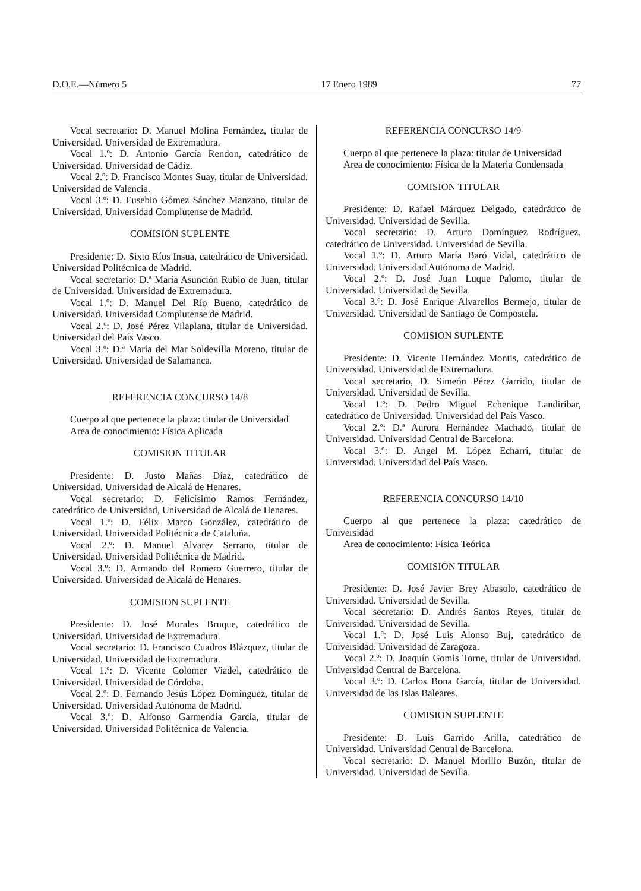D.O.E.—Número 5 17 Enero 1989 77
Vocal secretario: D. Manuel Molina Fernández, titular de Universidad. Universidad de Extremadura.
Vocal 1.º: D. Antonio García Rendon, catedrático de Universidad. Universidad de Cádiz.
Vocal 2.º: D. Francisco Montes Suay, titular de Universidad. Universidad de Valencia.
Vocal 3.º: D. Eusebio Gómez Sánchez Manzano, titular de Universidad. Universidad Complutense de Madrid.
COMISION SUPLENTE
Presidente: D. Sixto Ríos Insua, catedrático de Universidad. Universidad Politécnica de Madrid.
Vocal secretario: D.ª María Asunción Rubio de Juan, titular de Universidad. Universidad de Extremadura.
Vocal 1.º: D. Manuel Del Río Bueno, catedrático de Universidad. Universidad Complutense de Madrid.
Vocal 2.º: D. José Pérez Vilaplana, titular de Universidad. Universidad del País Vasco.
Vocal 3.º: D.ª María del Mar Soldevilla Moreno, titular de Universidad. Universidad de Salamanca.
REFERENCIA CONCURSO 14/8
Cuerpo al que pertenece la plaza: titular de Universidad
Area de conocimiento: Física Aplicada
COMISION TITULAR
Presidente: D. Justo Mañas Díaz, catedrático de Universidad. Universidad de Alcalá de Henares.
Vocal secretario: D. Felicísimo Ramos Fernández, catedrático de Universidad, Universidad de Alcalá de Henares.
Vocal 1.º: D. Félix Marco González, catedrático de Universidad. Universidad Politécnica de Cataluña.
Vocal 2.º: D. Manuel Alvarez Serrano, titular de Universidad. Universidad Politécnica de Madrid.
Vocal 3.º: D. Armando del Romero Guerrero, titular de Universidad. Universidad de Alcalá de Henares.
COMISION SUPLENTE
Presidente: D. José Morales Bruque, catedrático de Universidad. Universidad de Extremadura.
Vocal secretario: D. Francisco Cuadros Blázquez, titular de Universidad. Universidad de Extremadura.
Vocal 1.º: D. Vicente Colomer Viadel, catedrático de Universidad. Universidad de Córdoba.
Vocal 2.º: D. Fernando Jesús López Domínguez, titular de Universidad. Universidad Autónoma de Madrid.
Vocal 3.º: D. Alfonso Garmendía García, titular de Universidad. Universidad Politécnica de Valencia.
REFERENCIA CONCURSO 14/9
Cuerpo al que pertenece la plaza: titular de Universidad
Area de conocimiento: Física de la Materia Condensada
COMISION TITULAR
Presidente: D. Rafael Márquez Delgado, catedrático de Universidad. Universidad de Sevilla.
Vocal secretario: D. Arturo Domínguez Rodríguez, catedrático de Universidad. Universidad de Sevilla.
Vocal 1.º: D. Arturo María Baró Vidal, catedrático de Universidad. Universidad Autónoma de Madrid.
Vocal 2.º: D. José Juan Luque Palomo, titular de Universidad. Universidad de Sevilla.
Vocal 3.º: D. José Enrique Alvarellos Bermejo, titular de Universidad. Universidad de Santiago de Compostela.
COMISION SUPLENTE
Presidente: D. Vicente Hernández Montis, catedrático de Universidad. Universidad de Extremadura.
Vocal secretario, D. Simeón Pérez Garrido, titular de Universidad. Universidad de Sevilla.
Vocal 1.º: D. Pedro Miguel Echenique Landiribar, catedrático de Universidad. Universidad del País Vasco.
Vocal 2.º: D.ª Aurora Hernández Machado, titular de Universidad. Universidad Central de Barcelona.
Vocal 3.º: D. Angel M. López Echarri, titular de Universidad. Universidad del País Vasco.
REFERENCIA CONCURSO 14/10
Cuerpo al que pertenece la plaza: catedrático de Universidad
Area de conocimiento: Física Teórica
COMISION TITULAR
Presidente: D. José Javier Brey Abasolo, catedrático de Universidad. Universidad de Sevilla.
Vocal secretario: D. Andrés Santos Reyes, titular de Universidad. Universidad de Sevilla.
Vocal 1.º: D. José Luis Alonso Buj, catedrático de Universidad. Universidad de Zaragoza.
Vocal 2.º: D. Joaquín Gomis Torne, titular de Universidad. Universidad Central de Barcelona.
Vocal 3.º: D. Carlos Bona García, titular de Universidad. Universidad de las Islas Baleares.
COMISION SUPLENTE
Presidente: D. Luis Garrido Arilla, catedrático de Universidad. Universidad Central de Barcelona.
Vocal secretario: D. Manuel Morillo Buzón, titular de Universidad. Universidad de Sevilla.